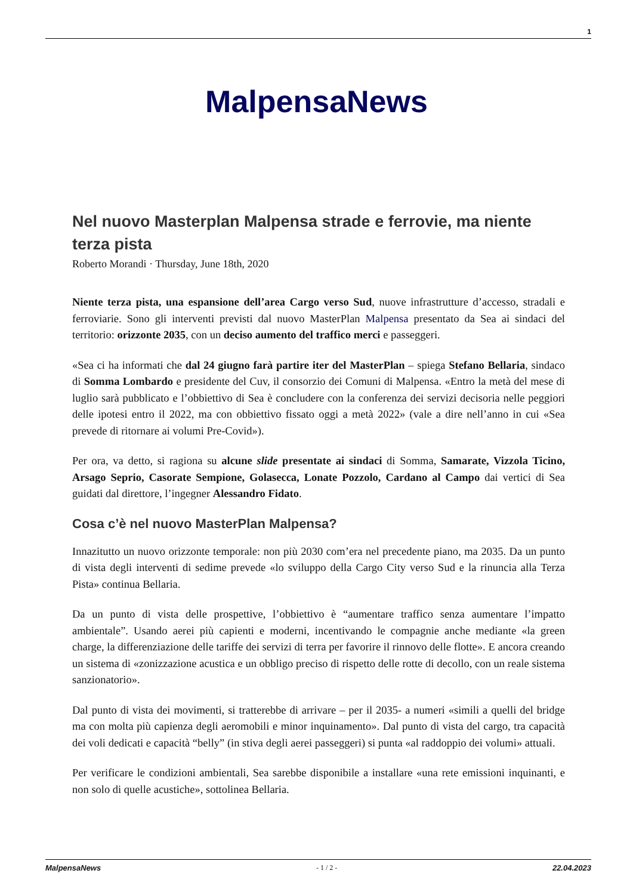1
MalpensaNews
Nel nuovo Masterplan Malpensa strade e ferrovie, ma niente terza pista
Roberto Morandi · Thursday, June 18th, 2020
Niente terza pista, una espansione dell’area Cargo verso Sud, nuove infrastrutture d’accesso, stradali e ferroviarie. Sono gli interventi previsti dal nuovo MasterPlan Malpensa presentato da Sea ai sindaci del territorio: orizzonte 2035, con un deciso aumento del traffico merci e passeggeri.
«Sea ci ha informati che dal 24 giugno farà partire iter del MasterPlan – spiega Stefano Bellaria, sindaco di Somma Lombardo e presidente del Cuv, il consorzio dei Comuni di Malpensa. «Entro la metà del mese di luglio sarà pubblicato e l’obbiettivo di Sea è concludere con la conferenza dei servizi decisoria nelle peggiori delle ipotesi entro il 2022, ma con obbiettivo fissato oggi a metà 2022» (vale a dire nell’anno in cui «Sea prevede di ritornare ai volumi Pre-Covid»).
Per ora, va detto, si ragiona su alcune slide presentate ai sindaci di Somma, Samarate, Vizzola Ticino, Arsago Seprio, Casorate Sempione, Golasecca, Lonate Pozzolo, Cardano al Campo dai vertici di Sea guidati dal direttore, l’ingegner Alessandro Fidato.
Cosa c’è nel nuovo MasterPlan Malpensa?
Innazitutto un nuovo orizzonte temporale: non più 2030 com’era nel precedente piano, ma 2035. Da un punto di vista degli interventi di sedime prevede «lo sviluppo della Cargo City verso Sud e la rinuncia alla Terza Pista» continua Bellaria.
Da un punto di vista delle prospettive, l’obbiettivo è “aumentare traffico senza aumentare l’impatto ambientale”. Usando aerei più capienti e moderni, incentivando le compagnie anche mediante «la green charge, la differenziazione delle tariffe dei servizi di terra per favorire il rinnovo delle flotte». E ancora creando un sistema di «zonizzazione acustica e un obbligo preciso di rispetto delle rotte di decollo, con un reale sistema sanzionatorio».
Dal punto di vista dei movimenti, si tratterebbe di arrivare – per il 2035- a numeri «simili a quelli del bridge ma con molta più capienza degli aeromobili e minor inquinamento». Dal punto di vista del cargo, tra capacità dei voli dedicati e capacità “belly” (in stiva degli aerei passeggeri) si punta «al raddoppio dei volumi» attuali.
Per verificare le condizioni ambientali, Sea sarebbe disponibile a installare «una rete emissioni inquinanti, e non solo di quelle acustiche», sottolinea Bellaria.
MalpensaNews - 1 / 2 - 22.04.2023